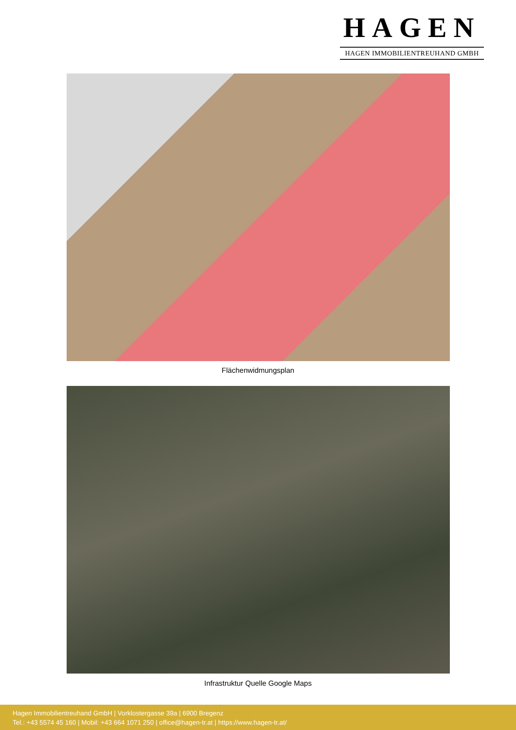HAGEN
HAGEN IMMOBILIENTREUHAND GMBH
Flächenwidmungsplan
Infrastruktur Quelle Google Maps
Hagen Immobilientreuhand GmbH | Vorklostergasse 39a | 6900 Bregenz
Tel.: +43 5574 45 160 | Mobil: +43 664 1071 250 | office@hagen-tr.at | https://www.hagen-tr.at/